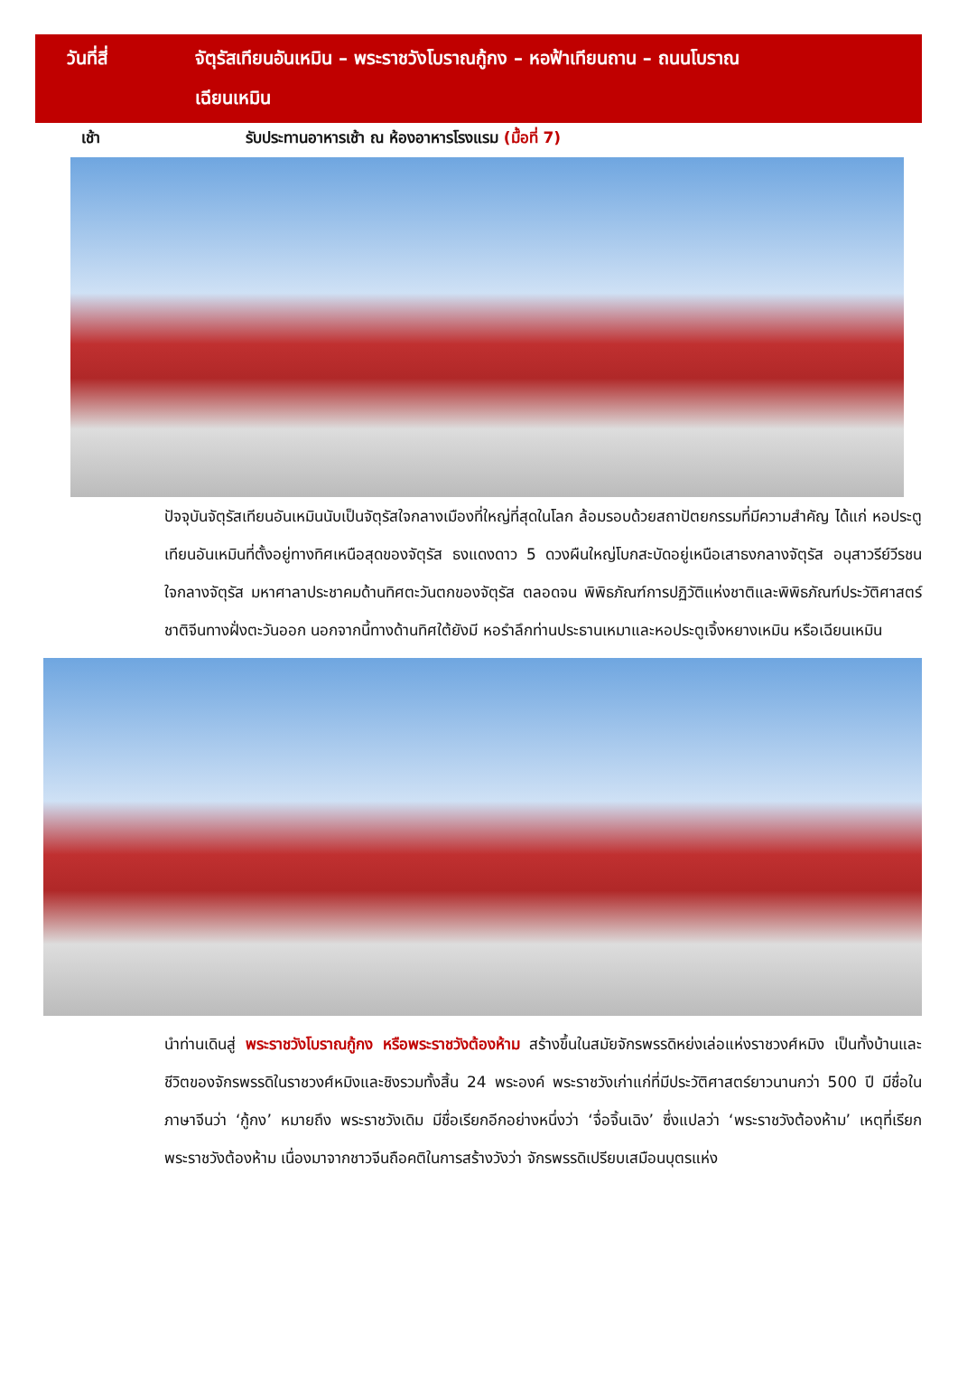วันที่สี่ จัตุรัสเทียนอันเหมิน – พระราชวังโบราณกู้กง – หอฟ้าเทียนถาน – ถนนโบราณ
เฉียนเหมิน
เช้า รับประทานอาหารเช้า ณ ห้องอาหารโรงแรม (มื้อที่ 7)
ปัจจุบันจัตุรัสเทียนอันเหมินนับเป็นจัตุรัสใจกลางเมืองที่ใหญ่ที่สุดในโลก ล้อมรอบด้วยสถาปัตยกรรมที่มีความสำคัญ ได้แก่ หอประตูเทียนอันเหมินที่ตั้งอยู่ทางทิศเหนือสุดของจัตุรัส ธงแดงดาว 5 ดวงผืนใหญ่โบกสะบัดอยู่เหนือเสาธงกลางจัตุรัส อนุสาวรีย์วีรชนใจกลางจัตุรัส มหาศาลาประชาคมด้านทิศตะวันตกของจัตุรัส ตลอดจน พิพิธภัณฑ์การปฏิวัติแห่งชาติและพิพิธภัณฑ์ประวัติศาสตร์ชาติจีนทางฝั่งตะวันออก นอกจากนี้ทางด้านทิศใต้ยังมี หอรำลึกท่านประธานเหมาและหอประตูเจิ้งหยางเหมิน หรือเฉียนเหมิน
นำท่านเดินสู่ พระราชวังโบราณกู้กง หรือพระราชวังต้องห้าม สร้างขึ้นในสมัยจักรพรรดิหย่งเล่อแห่งราชวงศ์หมิง เป็นทั้งบ้านและชีวิตของจักรพรรดิในราชวงศ์หมิงและชิงรวมทั้งสิ้น 24 พระองค์ พระราชวังเก่าแก่ที่มีประวัติศาสตร์ยาวนานกว่า 500 ปี มีชื่อในภาษาจีนว่า ‘กู้กง’ หมายถึง พระราชวังเดิม มีชื่อเรียกอีกอย่างหนึ่งว่า ‘จื่อจิ้นเฉิง’ ซึ่งแปลว่า ‘พระราชวังต้องห้าม’ เหตุที่เรียกพระราชวังต้องห้าม เนื่องมาจากชาวจีนถือคติในการสร้างวังว่า จักรพรรดิเปรียบเสมือนบุตรแห่ง